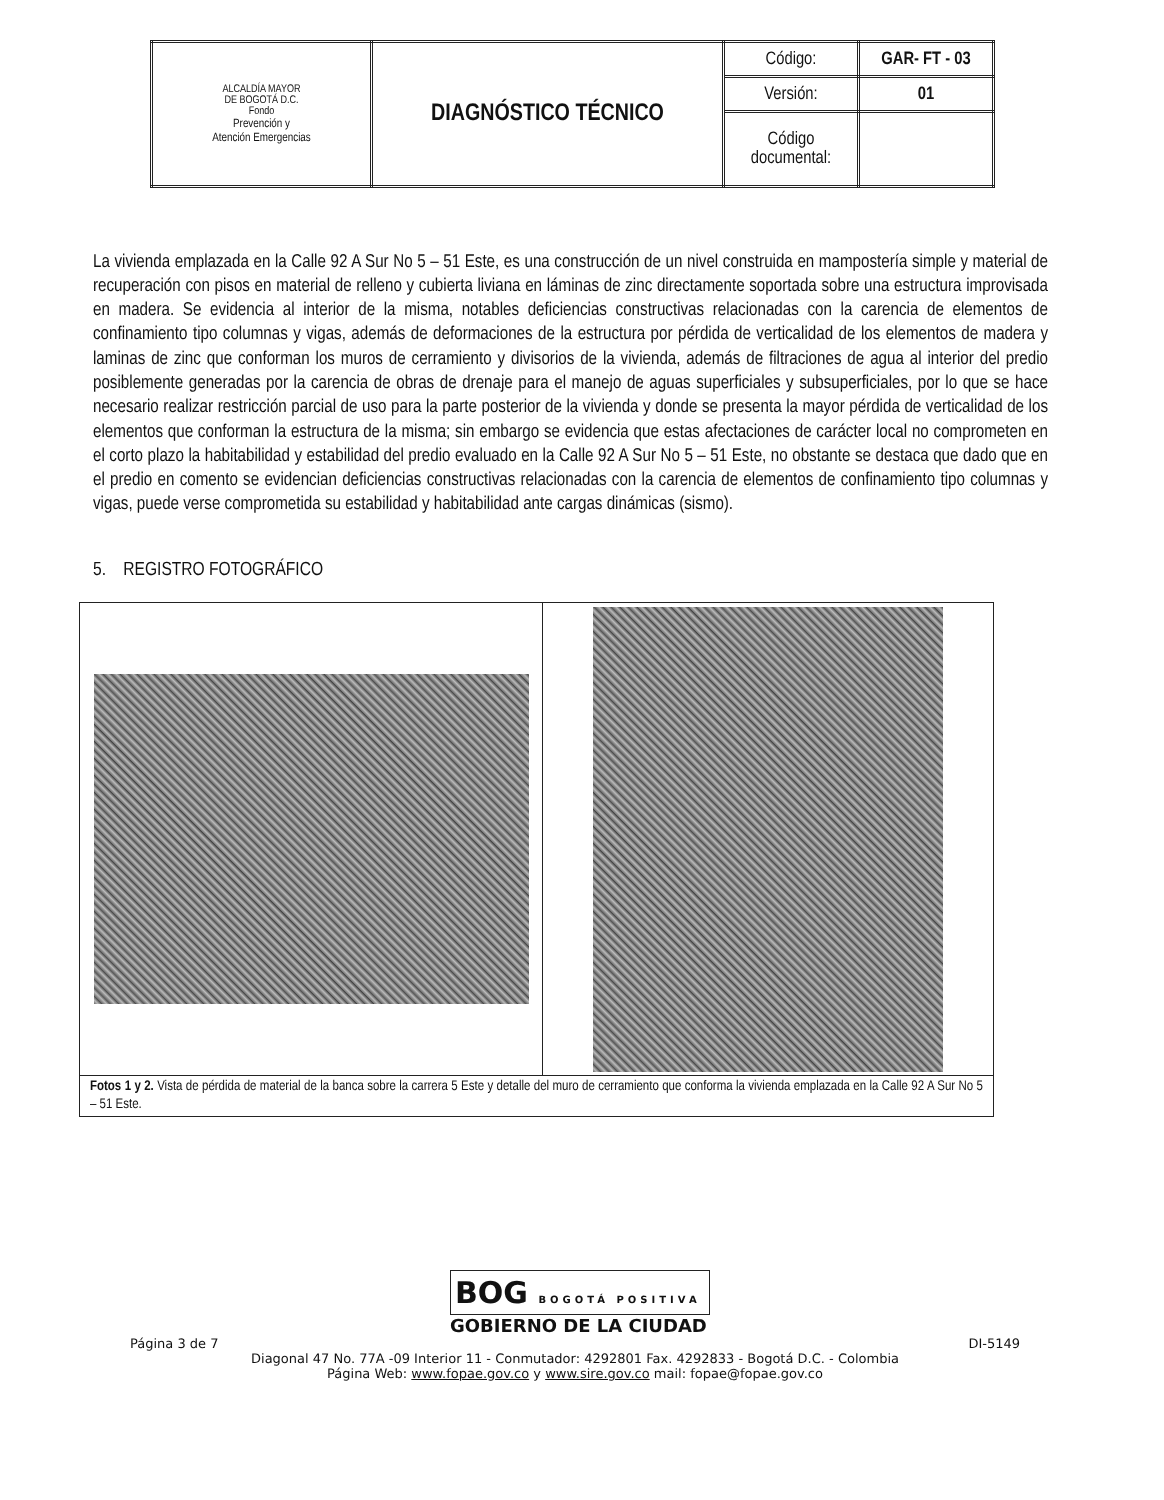| ALCALDÍA MAYOR DE BOGOTÁ D.C. Fondo Prevención y Atención Emergencias | DIAGNÓSTICO TÉCNICO | Código: | GAR- FT - 03 |
| | | Versión: | 01 |
| | | Código documental: | |
La vivienda emplazada en la Calle 92 A Sur No 5 – 51 Este, es una construcción de un nivel construida en mampostería simple y material de recuperación con pisos en material de relleno y cubierta liviana en láminas de zinc directamente soportada sobre una estructura improvisada en madera. Se evidencia al interior de la misma, notables deficiencias constructivas relacionadas con la carencia de elementos de confinamiento tipo columnas y vigas, además de deformaciones de la estructura por pérdida de verticalidad de los elementos de madera y laminas de zinc que conforman los muros de cerramiento y divisorios de la vivienda, además de filtraciones de agua al interior del predio posiblemente generadas por la carencia de obras de drenaje para el manejo de aguas superficiales y subsuperficiales, por lo que se hace necesario realizar restricción parcial de uso para la parte posterior de la vivienda y donde se presenta la mayor pérdida de verticalidad de los elementos que conforman la estructura de la misma; sin embargo se evidencia que estas afectaciones de carácter local no comprometen en el corto plazo la habitabilidad y estabilidad del predio evaluado en la Calle 92 A Sur No 5 – 51 Este, no obstante se destaca que dado que en el predio en comento se evidencian deficiencias constructivas relacionadas con la carencia de elementos de confinamiento tipo columnas y vigas, puede verse comprometida su estabilidad y habitabilidad ante cargas dinámicas (sismo).
5. REGISTRO FOTOGRÁFICO
| 2011/01/16 | |
| Fotos 1 y 2. Vista de pérdida de material de la banca sobre la carrera 5 Este y detalle del muro de cerramiento que conforma la vivienda emplazada en la Calle 92 A Sur No 5 – 51 Este. | |
BOG BOGOTÁ POSITIVA
GOBIERNO DE LA CIUDAD
Página 3 de 7 DI-5149
Diagonal 47 No. 77A -09 Interior 11 - Conmutador: 4292801 Fax. 4292833 - Bogotá D.C. - Colombia
Página Web: www.fopae.gov.co y www.sire.gov.co mail: fopae@fopae.gov.co